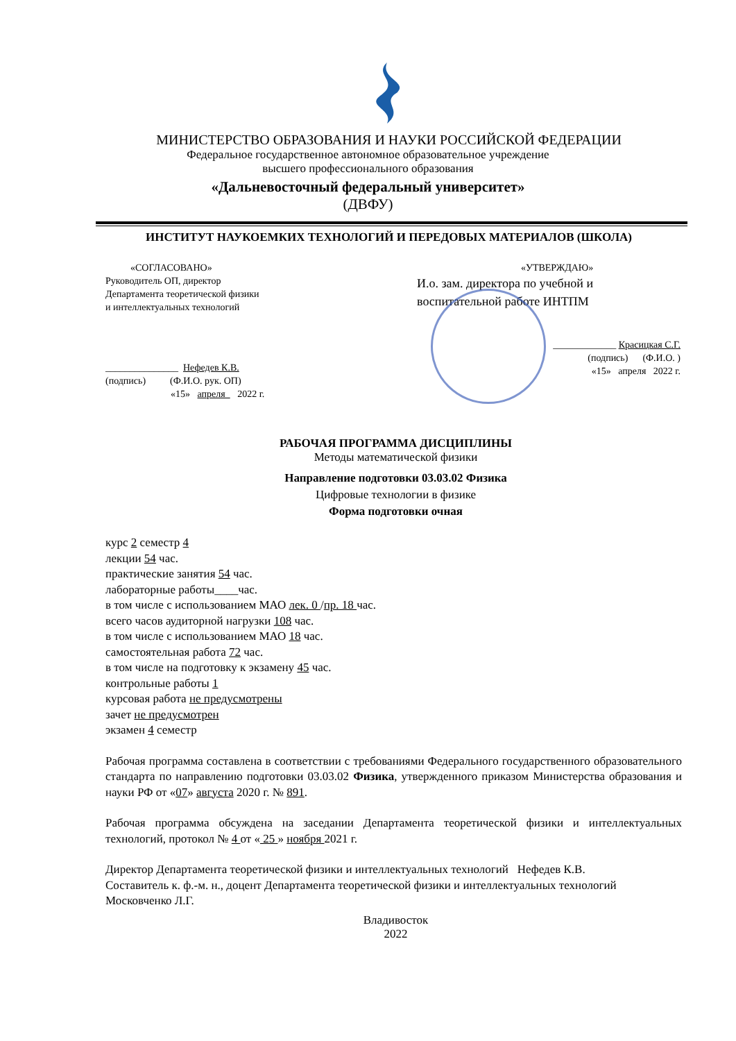МИНИСТЕРСТВО ОБРАЗОВАНИЯ И НАУКИ РОССИЙСКОЙ ФЕДЕРАЦИИ
Федеральное государственное автономное образовательное учреждение
высшего профессионального образования
«Дальневосточный федеральный университет»
(ДВФУ)
ИНСТИТУТ НАУКОЕМКИХ ТЕХНОЛОГИЙ И ПЕРЕДОВЫХ МАТЕРИАЛОВ (ШКОЛА)
«СОГЛАСОВАНО»
Руководитель ОП, директор
Департамента теоретической физики
и интеллектуальных технологий
_______________ Нефедев К.В.
(подпись) (Ф.И.О. рук. ОП)
«15» апреля 2022 г.
«УТВЕРЖДАЮ»
И.о. зам. директора по учебной и воспитательной работе ИНТПМ
_____________ Красицкая С.Г.
(подпись) (Ф.И.О. )
«15» апреля 2022 г.
РАБОЧАЯ ПРОГРАММА ДИСЦИПЛИНЫ
Методы математической физики
Направление подготовки 03.03.02 Физика
Цифровые технологии в физике
Форма подготовки очная
курс 2 семестр 4
лекции 54 час.
практические занятия 54 час.
лабораторные работы____час.
в том числе с использованием МАО лек. 0 /пр. 18 час.
всего часов аудиторной нагрузки 108 час.
в том числе с использованием МАО 18 час.
самостоятельная работа 72 час.
в том числе на подготовку к экзамену 45 час.
контрольные работы 1
курсовая работа не предусмотрены
зачет не предусмотрен
экзамен 4 семестр
Рабочая программа составлена в соответствии с требованиями Федерального государственного образовательного стандарта по направлению подготовки 03.03.02 Физика, утвержденного приказом Министерства образования и науки РФ от «07» августа 2020 г. № 891.
Рабочая программа обсуждена на заседании Департамента теоретической физики и интеллектуальных технологий, протокол № 4 от « 25 » ноября 2021 г.
Директор Департамента теоретической физики и интеллектуальных технологий Нефедев К.В.
Составитель к. ф.-м. н., доцент Департамента теоретической физики и интеллектуальных технологий Московченко Л.Г.
Владивосток
2022